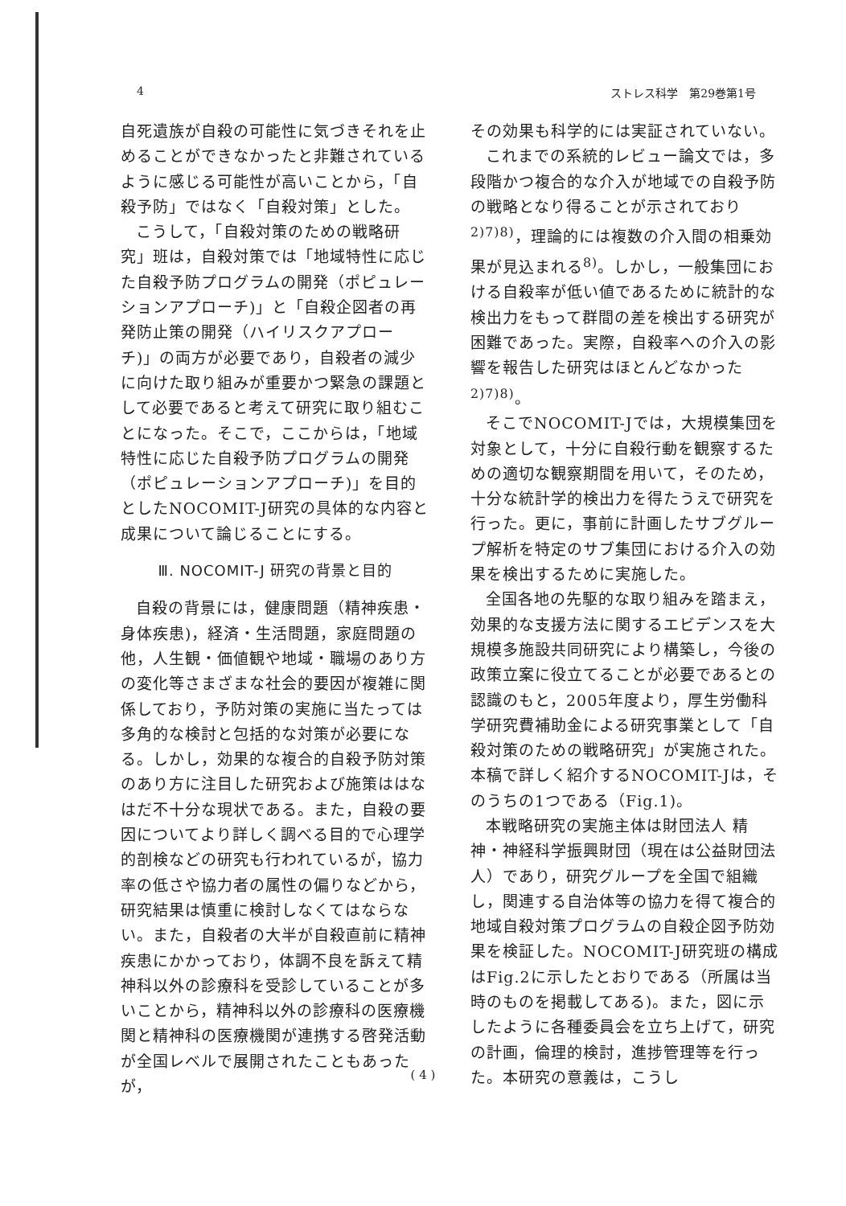4 ストレス科学　第29巻第1号
自死遺族が自殺の可能性に気づきそれを止めることができなかったと非難されているように感じる可能性が高いことから，「自殺予防」ではなく「自殺対策」とした。
こうして，「自殺対策のための戦略研究」班は，自殺対策では「地域特性に応じた自殺予防プログラムの開発（ポピュレーションアプローチ)」と「自殺企図者の再発防止策の開発（ハイリスクアプローチ)」の両方が必要であり，自殺者の減少に向けた取り組みが重要かつ緊急の課題として必要であると考えて研究に取り組むことになった。そこで，ここからは，「地域特性に応じた自殺予防プログラムの開発（ポピュレーションアプローチ)」を目的としたNOCOMIT-J研究の具体的な内容と成果について論じることにする。
Ⅲ. NOCOMIT-J 研究の背景と目的
自殺の背景には，健康問題（精神疾患・身体疾患)，経済・生活問題，家庭問題の他，人生観・価値観や地域・職場のあり方の変化等さまざまな社会的要因が複雑に関係しており，予防対策の実施に当たっては多角的な検討と包括的な対策が必要になる。しかし，効果的な複合的自殺予防対策のあり方に注目した研究および施策ははなはだ不十分な現状である。また，自殺の要因についてより詳しく調べる目的で心理学的剖検などの研究も行われているが，協力率の低さや協力者の属性の偏りなどから，研究結果は慎重に検討しなくてはならない。また，自殺者の大半が自殺直前に精神疾患にかかっており，体調不良を訴えて精神科以外の診療科を受診していることが多いことから，精神科以外の診療科の医療機関と精神科の医療機関が連携する啓発活動が全国レベルで展開されたこともあったが，
その効果も科学的には実証されていない。
これまでの系統的レビュー論文では，多段階かつ複合的な介入が地域での自殺予防の戦略となり得ることが示されており<sup>2)7)8)</sup>，理論的には複数の介入間の相乗効果が見込まれる<sup>8)</sup>。しかし，一般集団における自殺率が低い値であるために統計的な検出力をもって群間の差を検出する研究が困難であった。実際，自殺率への介入の影響を報告した研究はほとんどなかった<sup>2)7)8)</sup>。
そこでNOCOMIT-Jでは，大規模集団を対象として，十分に自殺行動を観察するための適切な観察期間を用いて，そのため，十分な統計学的検出力を得たうえで研究を行った。更に，事前に計画したサブグループ解析を特定のサブ集団における介入の効果を検出するために実施した。
全国各地の先駆的な取り組みを踏まえ，効果的な支援方法に関するエビデンスを大規模多施設共同研究により構築し，今後の政策立案に役立てることが必要であるとの認識のもと，2005年度より，厚生労働科学研究費補助金による研究事業として「自殺対策のための戦略研究」が実施された。本稿で詳しく紹介するNOCOMIT-Jは，そのうちの1つである（Fig.1)。
本戦略研究の実施主体は財団法人 精神・神経科学振興財団（現在は公益財団法人）であり，研究グループを全国で組織し，関連する自治体等の協力を得て複合的地域自殺対策プログラムの自殺企図予防効果を検証した。NOCOMIT-J研究班の構成はFig.2に示したとおりである（所属は当時のものを掲載してある)。また，図に示したように各種委員会を立ち上げて，研究の計画，倫理的検討，進捗管理等を行った。本研究の意義は，こうし
( 4 )